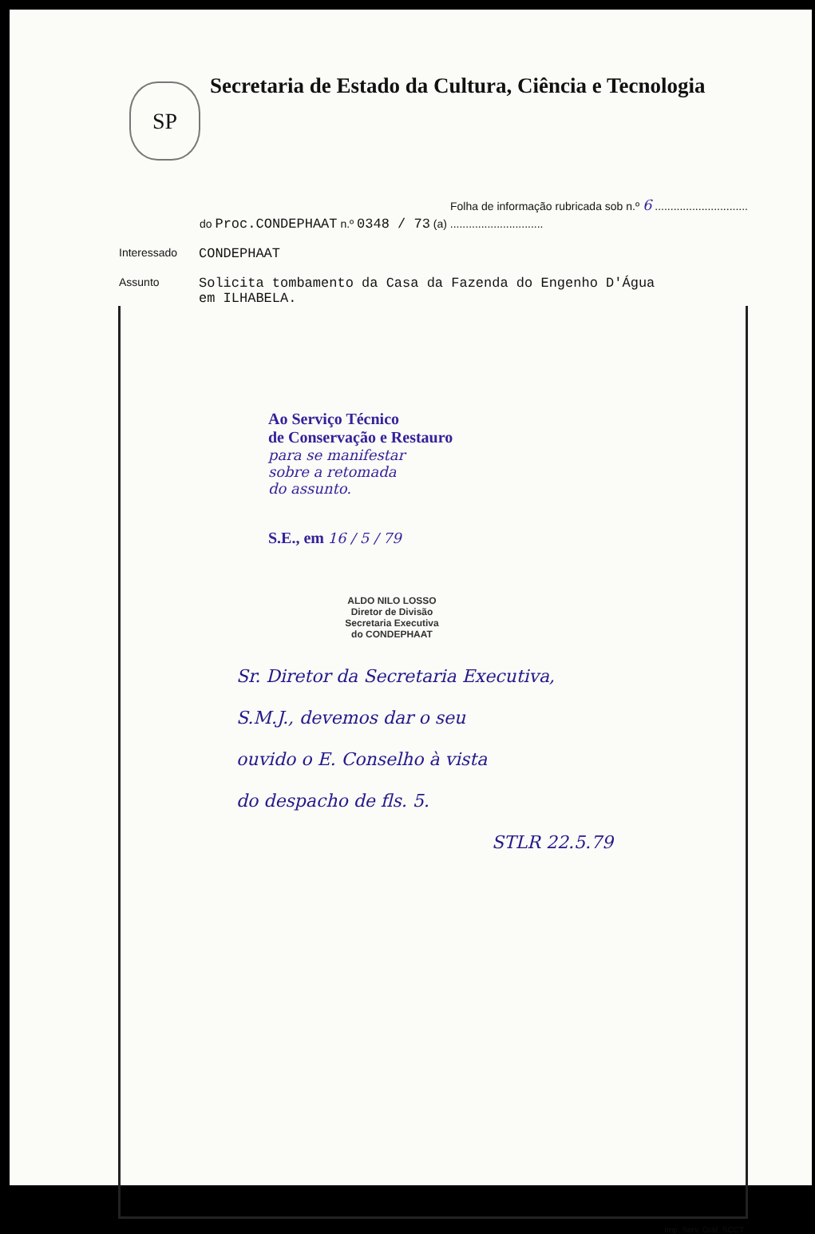SP
Secretaria de Estado da Cultura, Ciência e Tecnologia
Folha de informação rubricada sob n.º 6 ..............................
do Proc.CONDEPHAAT n.º 0348 / 73 (a) ..............................
Interessado
CONDEPHAAT
Assunto
Solicita tombamento da Casa da Fazenda do Engenho D'Água
em ILHABELA.
Ao Serviço Técnico
de Conservação e Restauro
para se manifestar
sobre a retomada
do assunto.
S.E., em 16 / 5 / 79
ALDO NILO LOSSO
Diretor de Divisão
Secretaria Executiva
do CONDEPHAAT
Sr. Diretor da Secretaria Executiva,
S.M.J., devemos dar o seu
ouvido o E. Conselho à vista
do despacho de fls. 5.
STLR 22.5.79
Imp. Serv. Gráf. SCCT